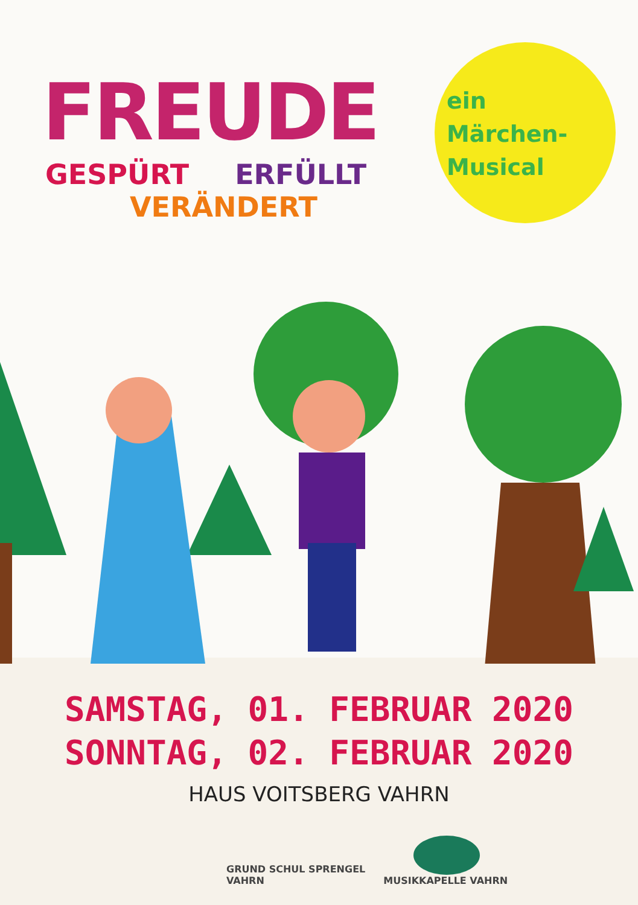FREUDE
GESPÜRT ERFÜLLT
VERÄNDERT
ein
Märchen-
Musical
SAMSTAG, 01. FEBRUAR 2020
SONNTAG, 02. FEBRUAR 2020
HAUS VOITSBERG VAHRN
GRUND SCHUL SPRENGEL
VAHRN
MUSIKKAPELLE VAHRN